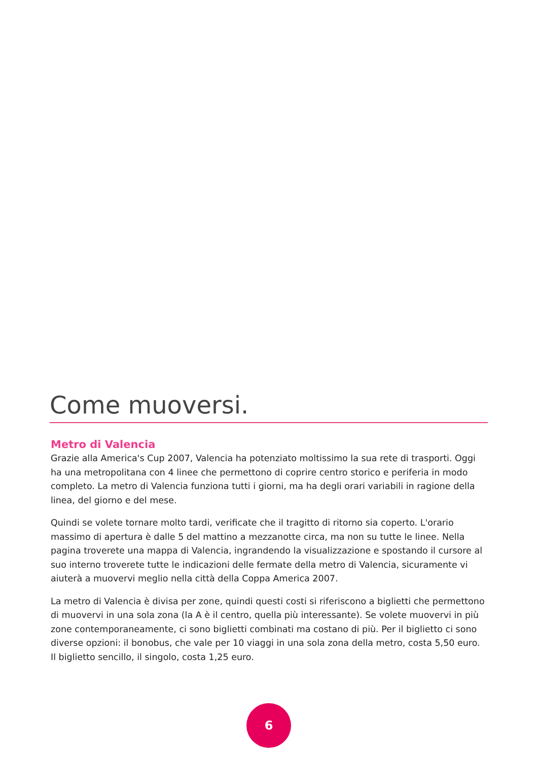Come muoversi.
Metro di Valencia
Grazie alla America's Cup 2007, Valencia ha potenziato moltissimo la sua rete di trasporti. Oggi ha una metropolitana con 4 linee che permettono di coprire centro storico e periferia in modo completo. La metro di Valencia funziona tutti i giorni, ma ha degli orari variabili in ragione della linea, del giorno e del mese.
Quindi se volete tornare molto tardi, verificate che il tragitto di ritorno sia coperto. L'orario massimo di apertura è dalle 5 del mattino a mezzanotte circa, ma non su tutte le linee. Nella pagina troverete una mappa di Valencia, ingrandendo la visualizzazione e spostando il cursore al suo interno troverete tutte le indicazioni delle fermate della metro di Valencia, sicuramente vi aiuterà a muovervi meglio nella città della Coppa America 2007.
La metro di Valencia è divisa per zone, quindi questi costi si riferiscono a biglietti che permettono di muovervi in una sola zona (la A è il centro, quella più interessante). Se volete muovervi in più zone contemporaneamente, ci sono biglietti combinati ma costano di più. Per il biglietto ci sono diverse opzioni: il bonobus, che vale per 10 viaggi in una sola zona della metro, costa 5,50 euro. Il biglietto sencillo, il singolo, costa 1,25 euro.
6